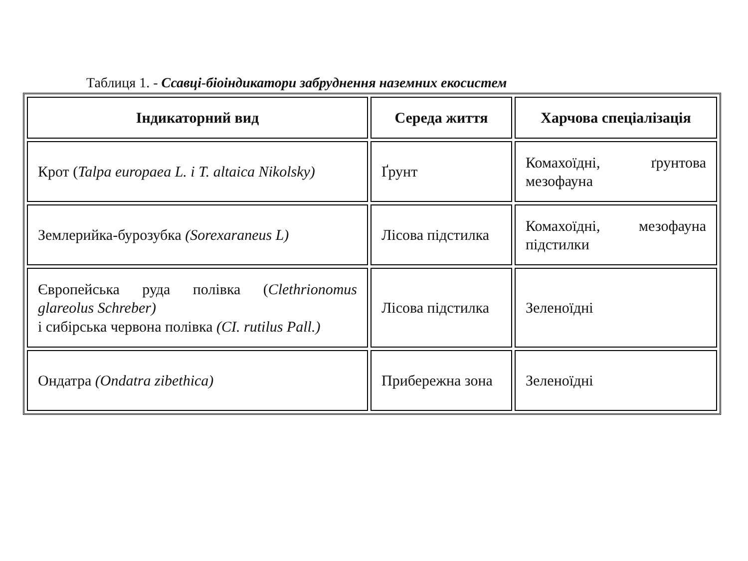Таблиця 1. - Ссавці-біоіндикатори забруднення наземних екосистем
| Індикаторний вид | Середа життя | Харчова спеціалізація |
| --- | --- | --- |
| Крот ( Talpa europaea L. і T. altaica Nikolsky) | Ґрунт | Комахоїдні, ґрунтова мезофауна |
| Землерийка-бурозубка (Sorexaraneus L) | Лісова підстилка | Комахоїдні, мезофауна підстилки |
| Європейська руда полівка ( Clethrionomus glareolus Schreber) і сибірська червона полівка (CI. rutilus Pall.) | Лісова підстилка | Зеленоїдні |
| Ондатра (Ondatra zibethica) | Прибережна зона | Зеленоїдні |